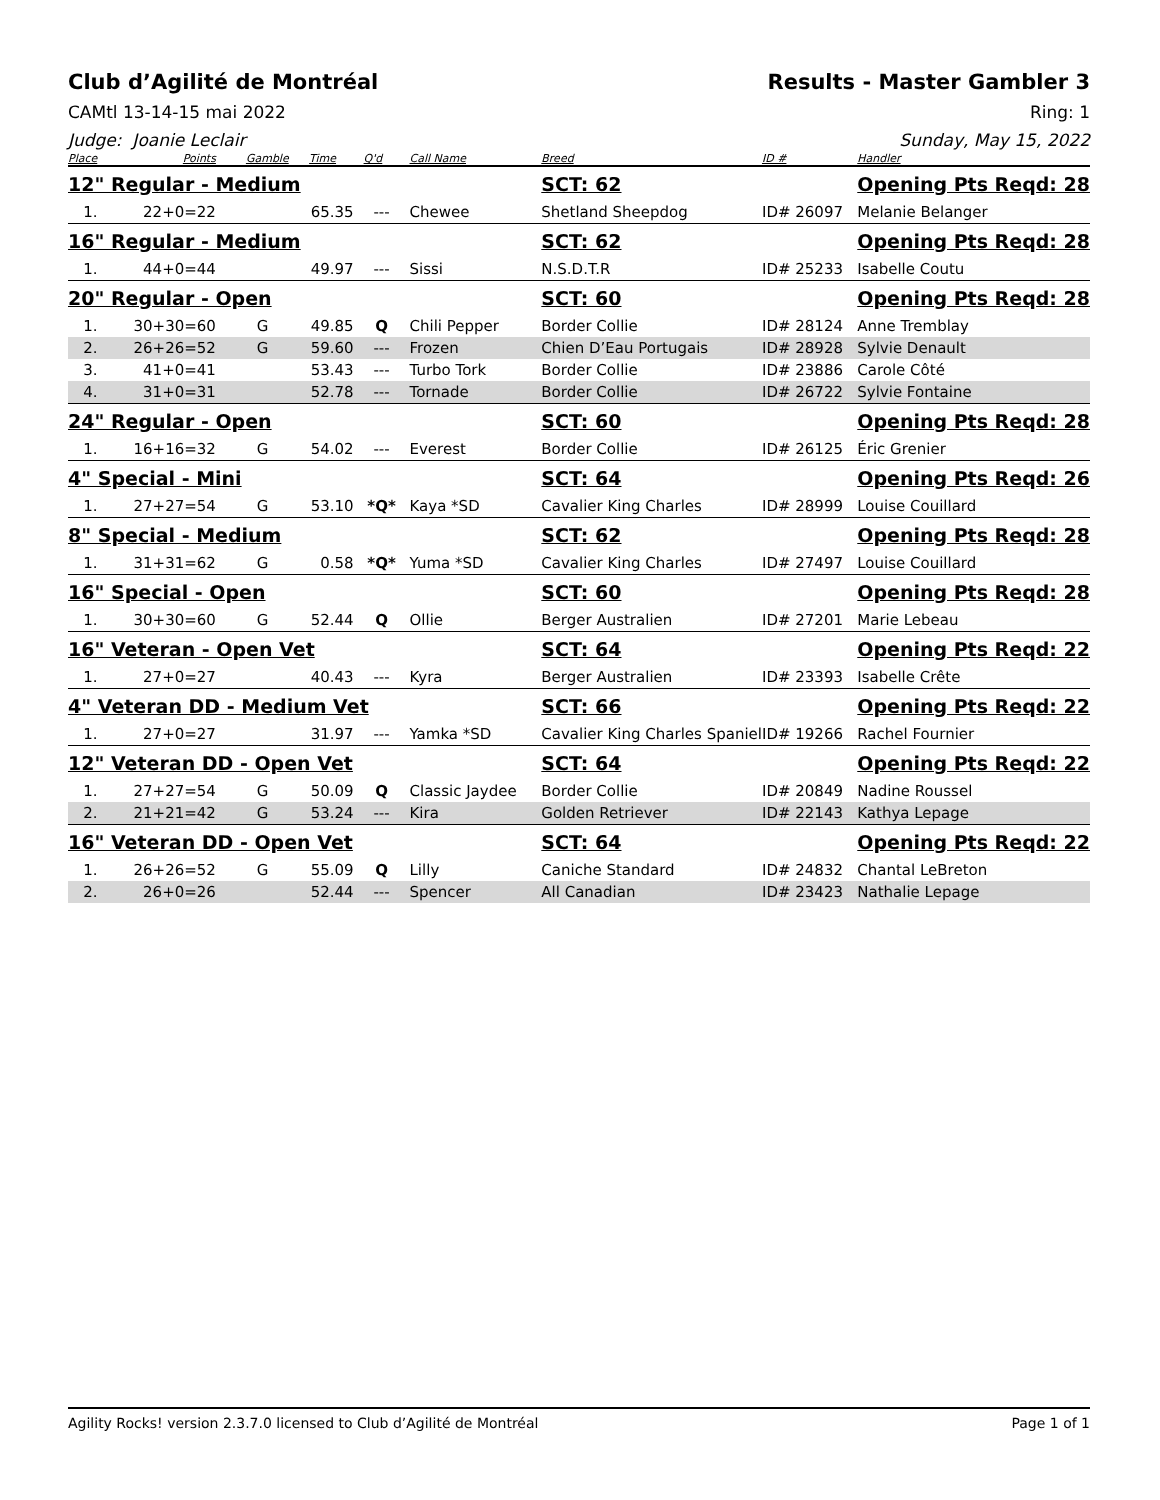Club d’Agilité de Montréal Results - Master Gambler 3
CAMtl 13-14-15 mai 2022 Ring: 1
Judge: Joanie Leclair Sunday, May 15, 2022
| Place | Points | Gamble | Time | Q'd | Call Name | Breed | ID # | Handler |
| --- | --- | --- | --- | --- | --- | --- | --- | --- |
| 12" Regular - Medium | | | | | | SCT: 62 | | Opening Pts Reqd: 28 |
| 1. | 22+0=22 | | 65.35 | --- | Chewee | Shetland Sheepdog | ID# 26097 | Melanie Belanger |
| 16" Regular - Medium | | | | | | SCT: 62 | | Opening Pts Reqd: 28 |
| 1. | 44+0=44 | | 49.97 | --- | Sissi | N.S.D.T.R | ID# 25233 | Isabelle Coutu |
| 20" Regular - Open | | | | | | SCT: 60 | | Opening Pts Reqd: 28 |
| 1. | 30+30=60 | G | 49.85 | Q | Chili Pepper | Border Collie | ID# 28124 | Anne Tremblay |
| 2. | 26+26=52 | G | 59.60 | --- | Frozen | Chien D’Eau Portugais | ID# 28928 | Sylvie Denault |
| 3. | 41+0=41 | | 53.43 | --- | Turbo Tork | Border Collie | ID# 23886 | Carole Côté |
| 4. | 31+0=31 | | 52.78 | --- | Tornade | Border Collie | ID# 26722 | Sylvie Fontaine |
| 24" Regular - Open | | | | | | SCT: 60 | | Opening Pts Reqd: 28 |
| 1. | 16+16=32 | G | 54.02 | --- | Everest | Border Collie | ID# 26125 | Éric Grenier |
| 4" Special - Mini | | | | | | SCT: 64 | | Opening Pts Reqd: 26 |
| 1. | 27+27=54 | G | 53.10 | *Q* | Kaya *SD | Cavalier King Charles | ID# 28999 | Louise Couillard |
| 8" Special - Medium | | | | | | SCT: 62 | | Opening Pts Reqd: 28 |
| 1. | 31+31=62 | G | 0.58 | *Q* | Yuma *SD | Cavalier King Charles | ID# 27497 | Louise Couillard |
| 16" Special - Open | | | | | | SCT: 60 | | Opening Pts Reqd: 28 |
| 1. | 30+30=60 | G | 52.44 | Q | Ollie | Berger Australien | ID# 27201 | Marie Lebeau |
| 16" Veteran - Open Vet | | | | | | SCT: 64 | | Opening Pts Reqd: 22 |
| 1. | 27+0=27 | | 40.43 | --- | Kyra | Berger Australien | ID# 23393 | Isabelle Crête |
| 4" Veteran DD - Medium Vet | | | | | | SCT: 66 | | Opening Pts Reqd: 22 |
| 1. | 27+0=27 | | 31.97 | --- | Yamka *SD | Cavalier King Charles Spaniel | ID# 19266 | Rachel Fournier |
| 12" Veteran DD - Open Vet | | | | | | SCT: 64 | | Opening Pts Reqd: 22 |
| 1. | 27+27=54 | G | 50.09 | Q | Classic Jaydee | Border Collie | ID# 20849 | Nadine Roussel |
| 2. | 21+21=42 | G | 53.24 | --- | Kira | Golden Retriever | ID# 22143 | Kathya Lepage |
| 16" Veteran DD - Open Vet | | | | | | SCT: 64 | | Opening Pts Reqd: 22 |
| 1. | 26+26=52 | G | 55.09 | Q | Lilly | Caniche Standard | ID# 24832 | Chantal LeBreton |
| 2. | 26+0=26 | | 52.44 | --- | Spencer | All Canadian | ID# 23423 | Nathalie Lepage |
Agility Rocks! version 2.3.7.0 licensed to Club d’Agilité de Montréal Page 1 of 1